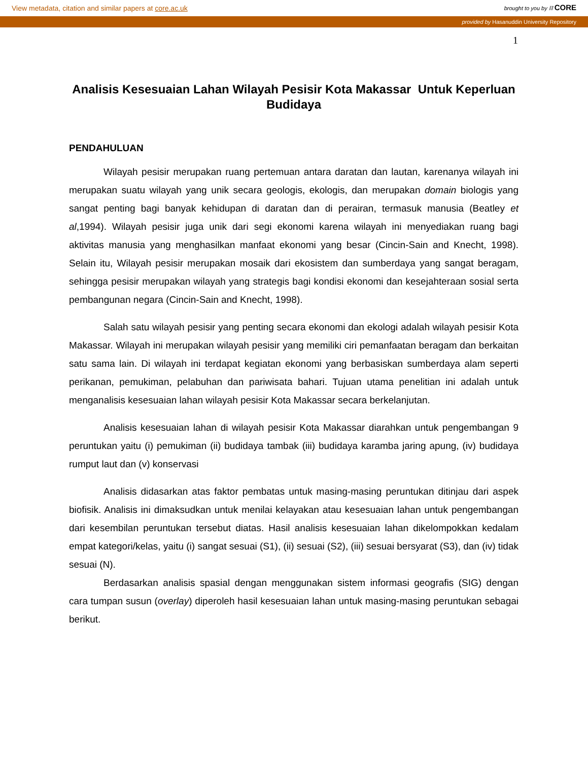View metadata, citation and similar papers at core.ac.uk brought to you by ⛓ CORE
provided by Hasanuddin University Repository
1
Analisis Kesesuaian Lahan Wilayah Pesisir Kota Makassar Untuk Keperluan Budidaya
PENDAHULUAN
Wilayah pesisir merupakan ruang pertemuan antara daratan dan lautan, karenanya wilayah ini merupakan suatu wilayah yang unik secara geologis, ekologis, dan merupakan domain biologis yang sangat penting bagi banyak kehidupan di daratan dan di perairan, termasuk manusia (Beatley et al,1994). Wilayah pesisir juga unik dari segi ekonomi karena wilayah ini menyediakan ruang bagi aktivitas manusia yang menghasilkan manfaat ekonomi yang besar (Cincin-Sain and Knecht, 1998). Selain itu, Wilayah pesisir merupakan mosaik dari ekosistem dan sumberdaya yang sangat beragam, sehingga pesisir merupakan wilayah yang strategis bagi kondisi ekonomi dan kesejahteraan sosial serta pembangunan negara (Cincin-Sain and Knecht, 1998).
Salah satu wilayah pesisir yang penting secara ekonomi dan ekologi adalah wilayah pesisir Kota Makassar. Wilayah ini merupakan wilayah pesisir yang memiliki ciri pemanfaatan beragam dan berkaitan satu sama lain. Di wilayah ini terdapat kegiatan ekonomi yang berbasiskan sumberdaya alam seperti perikanan, pemukiman, pelabuhan dan pariwisata bahari. Tujuan utama penelitian ini adalah untuk menganalisis kesesuaian lahan wilayah pesisir Kota Makassar secara berkelanjutan.
Analisis kesesuaian lahan di wilayah pesisir Kota Makassar diarahkan untuk pengembangan 9 peruntukan yaitu (i) pemukiman (ii) budidaya tambak (iii) budidaya karamba jaring apung, (iv) budidaya rumput laut dan (v) konservasi
Analisis didasarkan atas faktor pembatas untuk masing-masing peruntukan ditinjau dari aspek biofisik. Analisis ini dimaksudkan untuk menilai kelayakan atau kesesuaian lahan untuk pengembangan dari kesembilan peruntukan tersebut diatas. Hasil analisis kesesuaian lahan dikelompokkan kedalam empat kategori/kelas, yaitu (i) sangat sesuai (S1), (ii) sesuai (S2), (iii) sesuai bersyarat (S3), dan (iv) tidak sesuai (N).
Berdasarkan analisis spasial dengan menggunakan sistem informasi geografis (SIG) dengan cara tumpan susun (overlay) diperoleh hasil kesesuaian lahan untuk masing-masing peruntukan sebagai berikut.